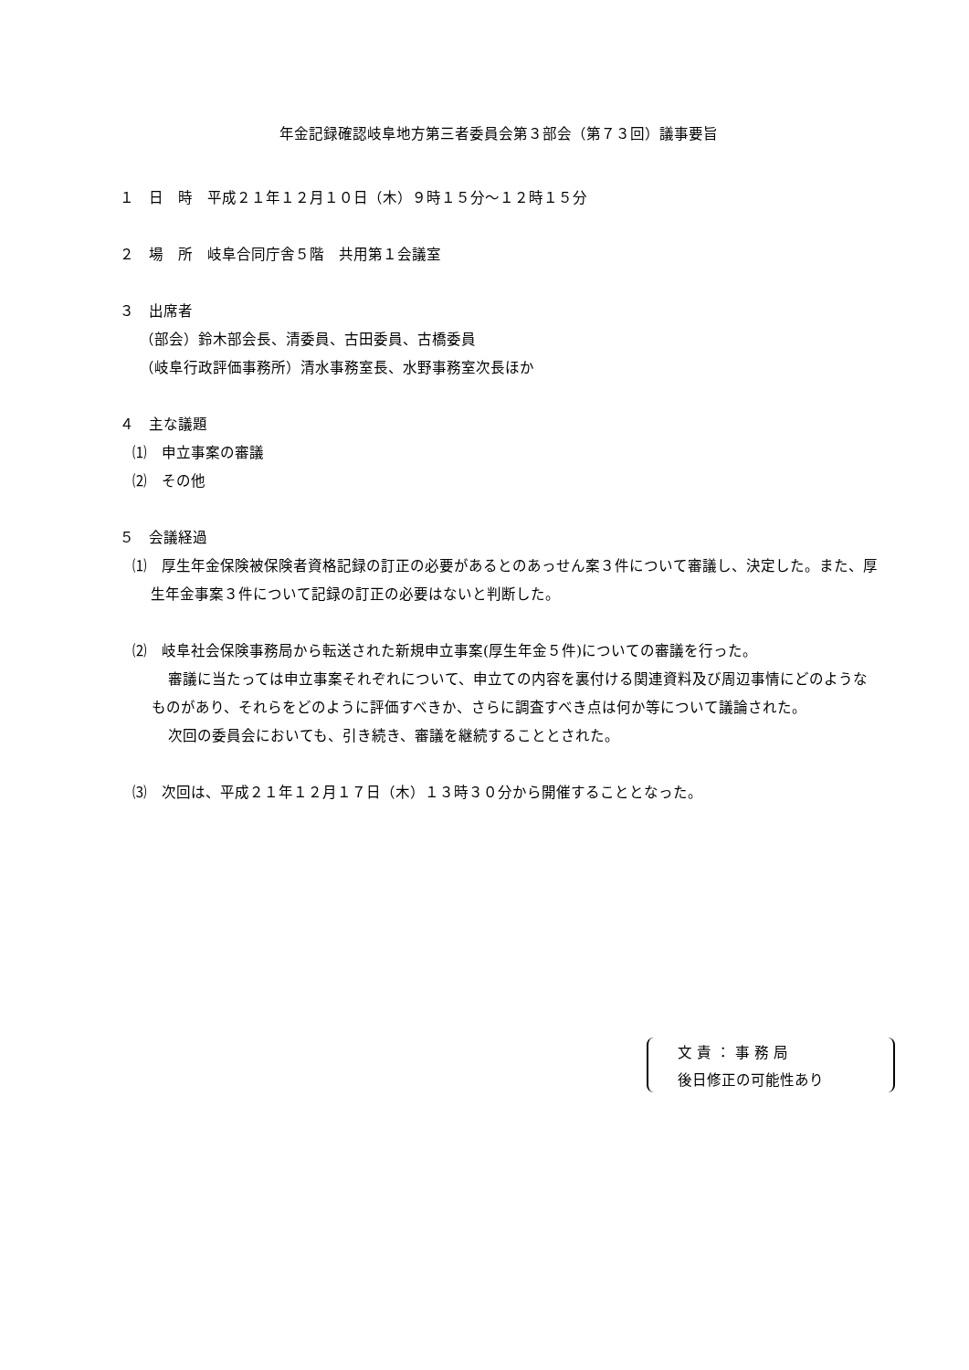年金記録確認岐阜地方第三者委員会第３部会（第７３回）議事要旨
１　日　時　平成２１年１２月１０日（木）９時１５分～１２時１５分
２　場　所　岐阜合同庁舎５階　共用第１会議室
３　出席者
（部会）鈴木部会長、清委員、古田委員、古橋委員
（岐阜行政評価事務所）清水事務室長、水野事務室次長ほか
４　主な議題
⑴　申立事案の審議
⑵　その他
５　会議経過
⑴　厚生年金保険被保険者資格記録の訂正の必要があるとのあっせん案３件について審議し、決定した。また、厚生年金事案３件について記録の訂正の必要はないと判断した。
⑵　岐阜社会保険事務局から転送された新規申立事案(厚生年金５件)についての審議を行った。
審議に当たっては申立事案それぞれについて、申立ての内容を裏付ける関連資料及び周辺事情にどのようなものがあり、それらをどのように評価すべきか、さらに調査すべき点は何か等について議論された。
次回の委員会においても、引き続き、審議を継続することとされた。
⑶　次回は、平成２１年１２月１７日（木）１３時３０分から開催することとなった。
文 責 ： 事 務 局
後日修正の可能性あり